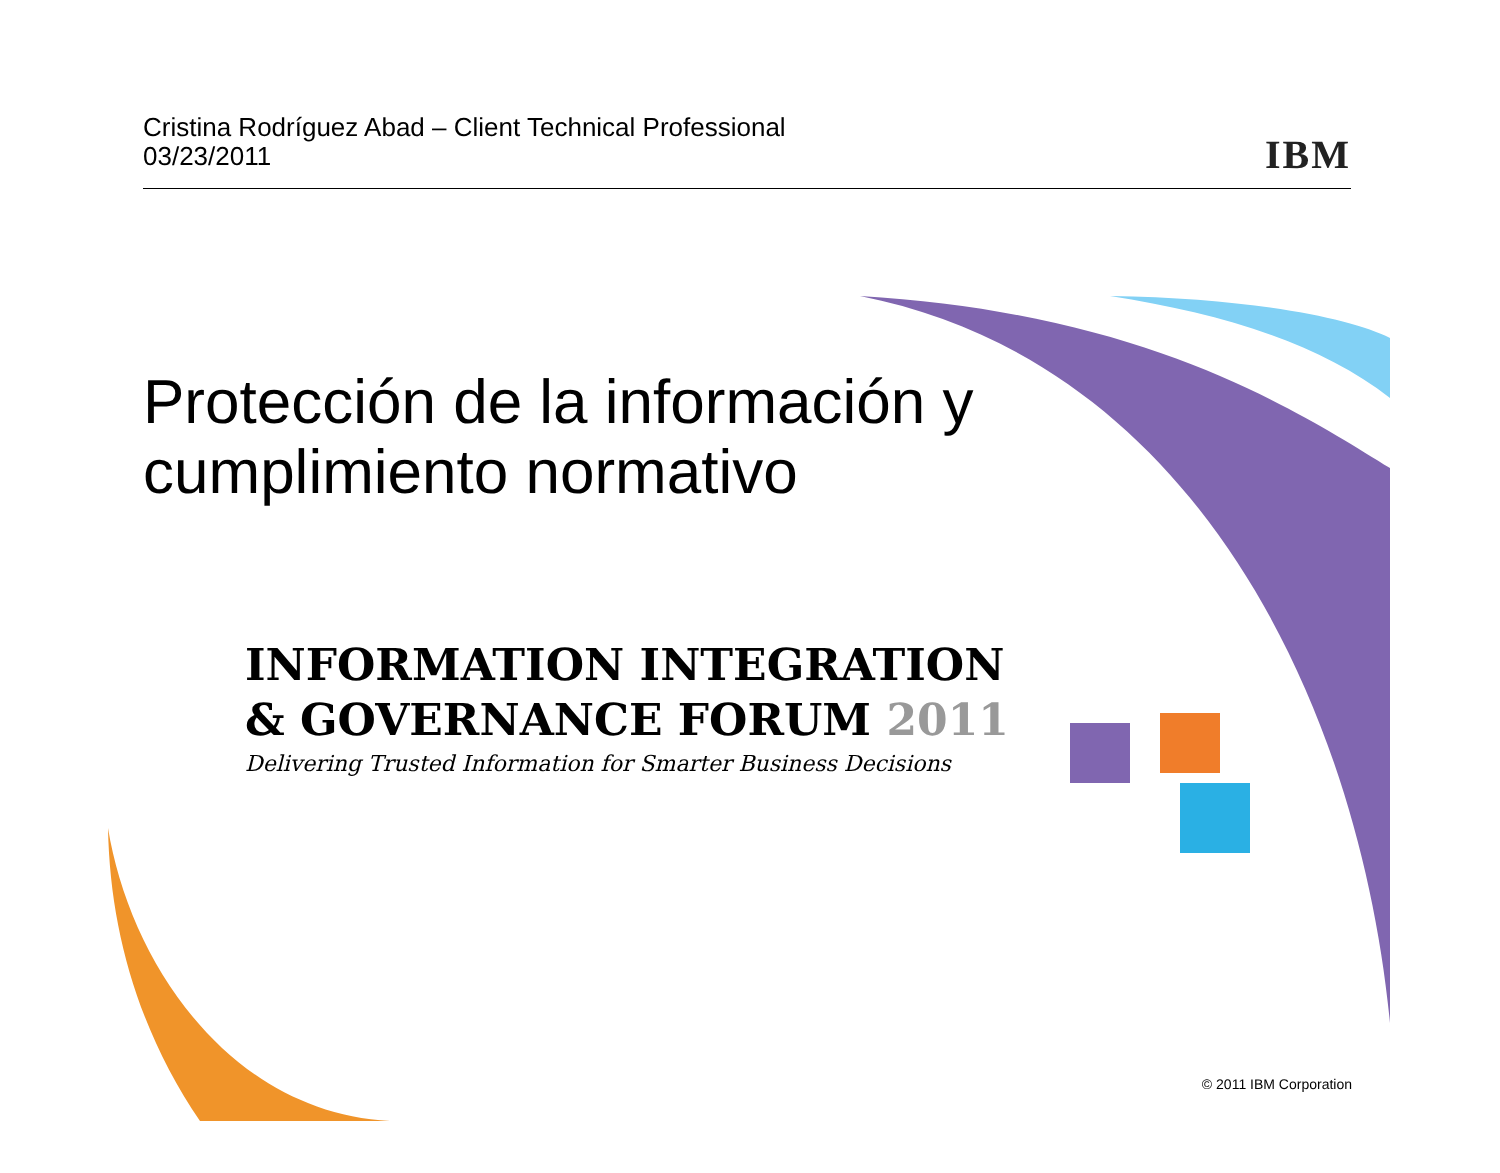Cristina Rodríguez Abad – Client Technical Professional
03/23/2011
IBM
Protección de la información y
cumplimiento normativo
INFORMATION INTEGRATION
& GOVERNANCE FORUM 2011
Delivering Trusted Information for Smarter Business Decisions
© 2011 IBM Corporation